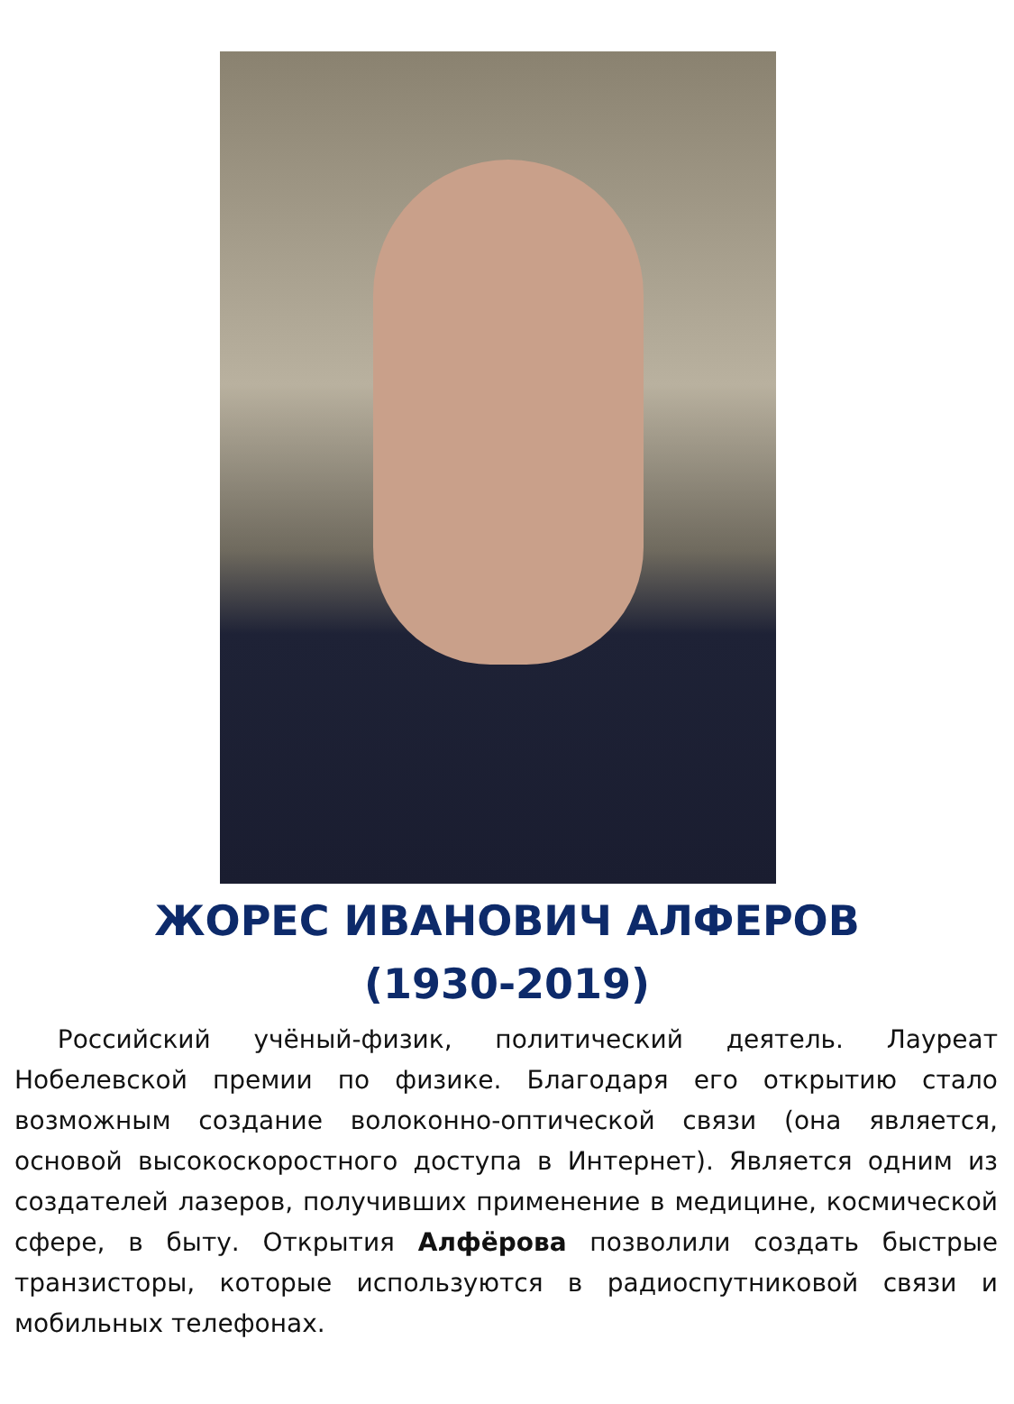ЖОРЕС ИВАНОВИЧ АЛФЕРОВ
(1930-2019)
Российский учёный-физик, политический деятель. Лауреат Нобелевской премии по физике. Благодаря его открытию стало возможным создание волоконно-оптической связи (она является, основой высокоскоростного доступа в Интернет). Является одним из создателей лазеров, получивших применение в медицине, космической сфере, в быту. Открытия Алфёрова позволили создать быстрые транзисторы, которые используются в радиоспутниковой связи и мобильных телефонах.